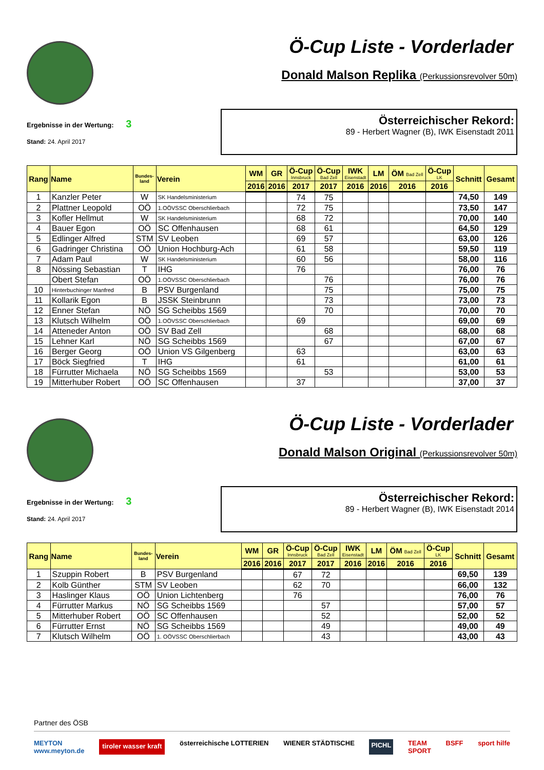Ö-Cup Liste - Vorderlader
Donald Malson Replika (Perkussionsrevolver 50m)
Ergebnisse in der Wertung: 3
Stand: 24. April 2017
Österreichischer Rekord:
89 - Herbert Wagner (B), IWK Eisenstadt 2011
| Rang | Name | Bundes- land | Verein | WM | GR | Ö-Cup Innsbruck | Ö-Cup Bad Zell | IWK Eisenstadt | LM | ÖM Bad Zell | Ö-Cup LK | Schnitt | Gesamt |
| --- | --- | --- | --- | --- | --- | --- | --- | --- | --- | --- | --- | --- | --- |
| | | | | 2016 | 2016 | 2017 | 2017 | 2016 | 2016 | 2016 | 2016 | | |
| 1 | Kanzler Peter | W | SK Handelsministerium | | | 74 | 75 | | | | | 74,50 | 149 |
| 2 | Plattner Leopold | OÖ | 1.OÖVSSC Oberschlierbach | | | 72 | 75 | | | | | 73,50 | 147 |
| 3 | Kofler Hellmut | W | SK Handelsministerium | | | 68 | 72 | | | | | 70,00 | 140 |
| 4 | Bauer Egon | OÖ | SC Offenhausen | | | 68 | 61 | | | | | 64,50 | 129 |
| 5 | Edlinger Alfred | STM | SV Leoben | | | 69 | 57 | | | | | 63,00 | 126 |
| 6 | Gadringer Christina | OÖ | Union Hochburg-Ach | | | 61 | 58 | | | | | 59,50 | 119 |
| 7 | Adam Paul | W | SK Handelsministerium | | | 60 | 56 | | | | | 58,00 | 116 |
| 8 | Nössing Sebastian | T | IHG | | | 76 | | | | | | 76,00 | 76 |
| | Obert Stefan | OÖ | 1.OÖVSSC Oberschlierbach | | | | 76 | | | | | 76,00 | 76 |
| 10 | Hinterbuchinger Manfred | B | PSV Burgenland | | | | 75 | | | | | 75,00 | 75 |
| 11 | Kollarik Egon | B | JSSK Steinbrunn | | | | 73 | | | | | 73,00 | 73 |
| 12 | Enner Stefan | NÖ | SG Scheibbs 1569 | | | | 70 | | | | | 70,00 | 70 |
| 13 | Klutsch Wilhelm | OÖ | 1.OÖVSSC Oberschlierbach | | | 69 | | | | | | 69,00 | 69 |
| 14 | Atteneder Anton | OÖ | SV Bad Zell | | | | 68 | | | | | 68,00 | 68 |
| 15 | Lehner Karl | NÖ | SG Scheibbs 1569 | | | | 67 | | | | | 67,00 | 67 |
| 16 | Berger Georg | OÖ | Union VS Gilgenberg | | | 63 | | | | | | 63,00 | 63 |
| 17 | Böck Siegfried | T | IHG | | | 61 | | | | | | 61,00 | 61 |
| 18 | Fürrutter Michaela | NÖ | SG Scheibbs 1569 | | | | 53 | | | | | 53,00 | 53 |
| 19 | Mitterhuber Robert | OÖ | SC Offenhausen | | | 37 | | | | | | 37,00 | 37 |
Ö-Cup Liste - Vorderlader
Donald Malson Original (Perkussionsrevolver 50m)
Ergebnisse in der Wertung: 3
Stand: 24. April 2017
Österreichischer Rekord:
89 - Herbert Wagner (B), IWK Eisenstadt 2014
| Rang | Name | Bundes- land | Verein | WM | GR | Ö-Cup Innsbruck | Ö-Cup Bad Zell | IWK Eisenstadt | LM | ÖM Bad Zell | Ö-Cup LK | Schnitt | Gesamt |
| --- | --- | --- | --- | --- | --- | --- | --- | --- | --- | --- | --- | --- | --- |
| | | | | 2016 | 2016 | 2017 | 2017 | 2016 | 2016 | 2016 | 2016 | | |
| 1 | Szuppin Robert | B | PSV Burgenland | | | 67 | 72 | | | | | 69,50 | 139 |
| 2 | Kolb Günther | STM | SV Leoben | | | 62 | 70 | | | | | 66,00 | 132 |
| 3 | Haslinger Klaus | OÖ | Union Lichtenberg | | | 76 | | | | | | 76,00 | 76 |
| 4 | Fürrutter Markus | NÖ | SG Scheibbs 1569 | | | | 57 | | | | | 57,00 | 57 |
| 5 | Mitterhuber Robert | OÖ | SC Offenhausen | | | | 52 | | | | | 52,00 | 52 |
| 6 | Fürrutter Ernst | NÖ | SG Scheibbs 1569 | | | | 49 | | | | | 49,00 | 49 |
| 7 | Klutsch Wilhelm | OÖ | 1. OÖVSSC Oberschlierbach | | | | 43 | | | | | 43,00 | 43 |
Partner des ÖSB
MEYTON
www.meyton.de tiroler wasser kraft österreichische LOTTERIEN WIENER STÄDTISCHE PICHL TEAM
SPORT BSFF sport hilfe